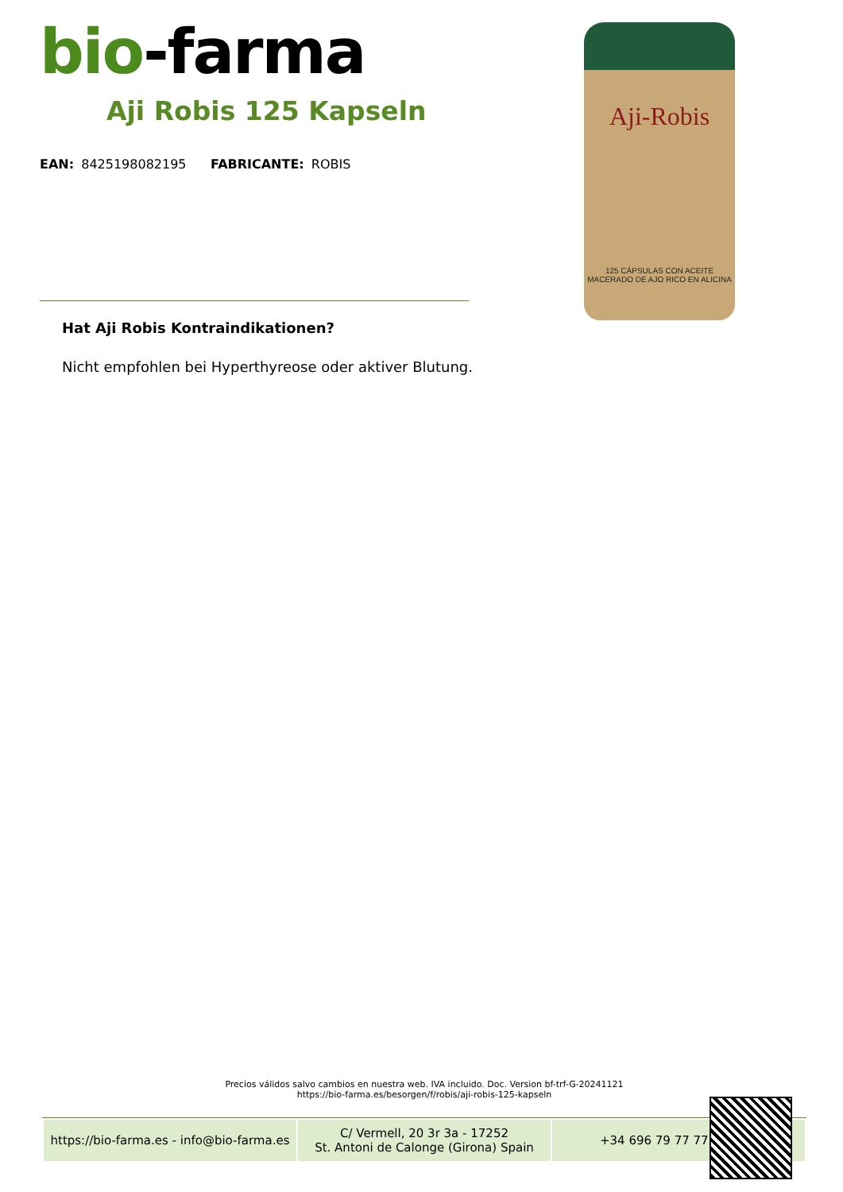bio-farma
Aji Robis 125 Kapseln
EAN: 8425198082195 FABRICANTE: ROBIS
Aji-Robis
125 CÁPSULAS CON ACEITE MACERADO DE AJO RICO EN ALICINA
Hat Aji Robis Kontraindikationen?
Nicht empfohlen bei Hyperthyreose oder aktiver Blutung.
Precios válidos salvo cambios en nuestra web. IVA incluido. Doc. Version bf-trf-G-20241121
https://bio-farma.es/besorgen/f/robis/aji-robis-125-kapseln
| https://bio-farma.es - info@bio-farma.es | C/ Vermell, 20 3r 3a - 17252 St. Antoni de Calonge (Girona) Spain | +34 696 79 77 77 |